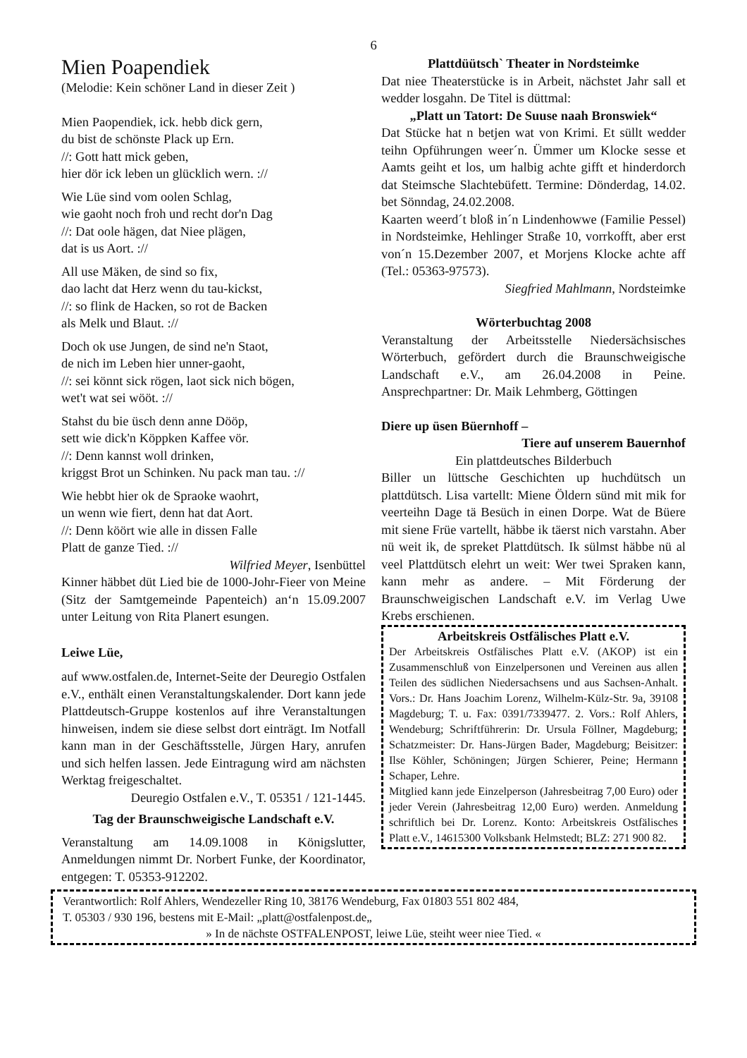6
Mien Poapendiek
(Melodie: Kein schöner Land in dieser Zeit )
Mien Paopendiek, ick. hebb dick gern,
du bist de schönste Plack up Ern.
//: Gott hatt mick geben,
hier dör ick leben un glücklich wern. ://
Wie Lüe sind vom oolen Schlag,
wie gaoht noch froh und recht dor'n Dag
//: Dat oole hägen, dat Niee plägen,
dat is us Aort. ://
All use Mäken, de sind so fix,
dao lacht dat Herz wenn du tau-kickst,
//: so flink de Hacken, so rot de Backen
als Melk und Blaut. ://
Doch ok use Jungen, de sind ne'n Staot,
de nich im Leben hier unner-gaoht,
//: sei könnt sick rögen, laot sick nich bögen,
wet't wat sei wööt. ://
Stahst du bie üsch denn anne Dööр,
sett wie dick'n Köppken Kaffee vör.
//: Denn kannst woll drinken,
kriggst Brot un Schinken. Nu pack man tau. ://
Wie hebbt hier ok de Spraoke waohrt,
un wenn wie fiert, denn hat dat Aort.
//: Denn köört wie alle in dissen Falle
Platt de ganze Tied. ://
Wilfried Meyer, Isenbüttel
Kinner häbbet düt Lied bie de 1000-Johr-Fieer von Meine (Sitz der Samtgemeinde Papenteich) an‘n 15.09.2007 unter Leitung von Rita Planert esungen.
Leiwe Lüe,
auf www.ostfalen.de, Internet-Seite der Deuregio Ostfalen e.V., enthält einen Veranstaltungskalender. Dort kann jede Plattdeutsch-Gruppe kostenlos auf ihre Veranstaltungen hinweisen, indem sie diese selbst dort einträgt. Im Notfall kann man in der Geschäftsstelle, Jürgen Hary, anrufen und sich helfen lassen. Jede Eintragung wird am nächsten Werktag freigeschaltet.
Deuregio Ostfalen e.V., T. 05351 / 121-1445.
Tag der Braunschweigische Landschaft e.V.
Veranstaltung am 14.09.1008 in Königslutter, Anmeldungen nimmt Dr. Norbert Funke, der Koordinator, entgegen: T. 05353-912202.
Plattdüütsch` Theater in Nordsteimke
Dat niee Theaterstücke is in Arbeit, nächstet Jahr sall et wedder losgahn. De Titel is düttmal:
„Platt un Tatort: De Suuse naah Bronswiek“
Dat Stücke hat n betjen wat von Krimi. Et süllt wedder teihn Opführungen weer´n. Ümmer um Klocke sesse et Aamts geiht et los, um halbig achte gifft et hinderdorch dat Steimsche Slachtebüfett. Termine: Dönderdag, 14.02. bet Sönndag, 24.02.2008.
Kaarten weerd´t bloß in´n Lindenhowwe (Familie Pessel) in Nordsteimke, Hehlinger Straße 10, vorrkofft, aber erst von´n 15.Dezember 2007, et Morjens Klocke achte aff (Tel.: 05363-97573).
Siegfried Mahlmann, Nordsteimke
Wörterbuchtag 2008
Veranstaltung der Arbeitsstelle Niedersächsisches Wörterbuch, gefördert durch die Braunschweigische Landschaft e.V., am 26.04.2008 in Peine. Ansprechpartner: Dr. Maik Lehmberg, Göttingen
Diere up üsen Büernhoff –
Tiere auf unserem Bauernhof
Ein plattdeutsches Bilderbuch
Biller un lüttsche Geschichten up huchdütsch un plattdütsch. Lisa vartellt: Miene Öldern sünd mit mik for veerteihn Dage tä Besüch in einen Dorpe. Wat de Büere mit siene Früe vartellt, häbbe ik täerst nich varstahn. Aber nü weit ik, de spreket Plattdütsch. Ik sülmst häbbe nü al veel Plattdütsch elehrt un weit: Wer twei Spraken kann, kann mehr as andere. – Mit Förderung der Braunschweigischen Landschaft e.V. im Verlag Uwe Krebs erschienen.
Arbeitskreis Ostfälisches Platt e.V.
Der Arbeitskreis Ostfälisches Platt e.V. (AKOP) ist ein Zusammenschluß von Einzelpersonen und Vereinen aus allen Teilen des südlichen Niedersachsens und aus Sachsen-Anhalt. Vors.: Dr. Hans Joachim Lorenz, Wilhelm-Külz-Str. 9a, 39108 Magdeburg; T. u. Fax: 0391/7339477. 2. Vors.: Rolf Ahlers, Wendeburg; Schriftführerin: Dr. Ursula Föllner, Magdeburg; Schatzmeister: Dr. Hans-Jürgen Bader, Magdeburg; Beisitzer: Ilse Köhler, Schöningen; Jürgen Schierer, Peine; Hermann Schaper, Lehre.
Mitglied kann jede Einzelperson (Jahresbeitrag 7,00 Euro) oder jeder Verein (Jahresbeitrag 12,00 Euro) werden. Anmeldung schriftlich bei Dr. Lorenz. Konto: Arbeitskreis Ostfälisches Platt e.V., 14615300 Volksbank Helmstedt; BLZ: 271 900 82.
Verantwortlich: Rolf Ahlers, Wendezeller Ring 10, 38176 Wendeburg, Fax 01803 551 802 484,
T. 05303 / 930 196, bestens mit E-Mail: „platt@ostfalenpost.de„
» In de nächste OSTFALENPOST, leiwe Lüe, steiht weer niee Tied. «